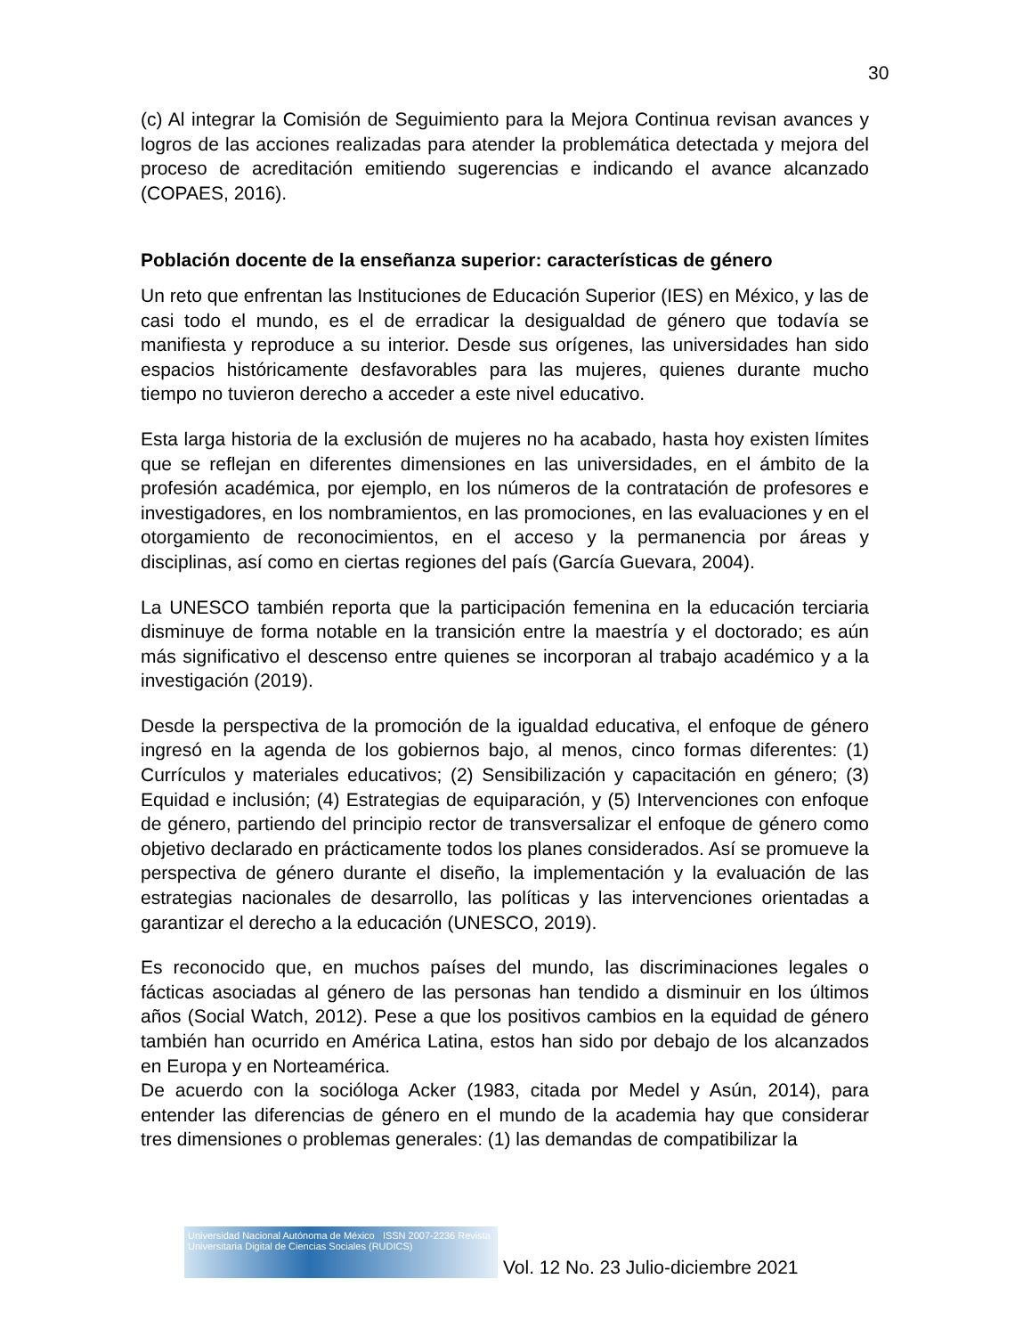30
(c) Al integrar la Comisión de Seguimiento para la Mejora Continua revisan avances y logros de las acciones realizadas para atender la problemática detectada y mejora del proceso de acreditación emitiendo sugerencias e indicando el avance alcanzado (COPAES, 2016).
Población docente de la enseñanza superior: características de género
Un reto que enfrentan las Instituciones de Educación Superior (IES) en México, y las de casi todo el mundo, es el de erradicar la desigualdad de género que todavía se manifiesta y reproduce a su interior. Desde sus orígenes, las universidades han sido espacios históricamente desfavorables para las mujeres, quienes durante mucho tiempo no tuvieron derecho a acceder a este nivel educativo.
Esta larga historia de la exclusión de mujeres no ha acabado, hasta hoy existen límites que se reflejan en diferentes dimensiones en las universidades, en el ámbito de la profesión académica, por ejemplo, en los números de la contratación de profesores e investigadores, en los nombramientos, en las promociones, en las evaluaciones y en el otorgamiento de reconocimientos, en el acceso y la permanencia por áreas y disciplinas, así como en ciertas regiones del país (García Guevara, 2004).
La UNESCO también reporta que la participación femenina en la educación terciaria disminuye de forma notable en la transición entre la maestría y el doctorado; es aún más significativo el descenso entre quienes se incorporan al trabajo académico y a la investigación (2019).
Desde la perspectiva de la promoción de la igualdad educativa, el enfoque de género ingresó en la agenda de los gobiernos bajo, al menos, cinco formas diferentes: (1) Currículos y materiales educativos; (2) Sensibilización y capacitación en género; (3) Equidad e inclusión; (4) Estrategias de equiparación, y (5) Intervenciones con enfoque de género, partiendo del principio rector de transversalizar el enfoque de género como objetivo declarado en prácticamente todos los planes considerados. Así se promueve la perspectiva de género durante el diseño, la implementación y la evaluación de las estrategias nacionales de desarrollo, las políticas y las intervenciones orientadas a garantizar el derecho a la educación (UNESCO, 2019).
Es reconocido que, en muchos países del mundo, las discriminaciones legales o fácticas asociadas al género de las personas han tendido a disminuir en los últimos años (Social Watch, 2012). Pese a que los positivos cambios en la equidad de género también han ocurrido en América Latina, estos han sido por debajo de los alcanzados en Europa y en Norteamérica.
De acuerdo con la socióloga Acker (1983, citada por Medel y Asún, 2014), para entender las diferencias de género en el mundo de la academia hay que considerar tres dimensiones o problemas generales: (1) las demandas de compatibilizar la
Universidad Nacional Autónoma de México ISSN 2007-2236 Revista Universitaria Digital de Ciencias Sociales (RUDICS)
Vol. 12 No. 23 Julio-diciembre 2021